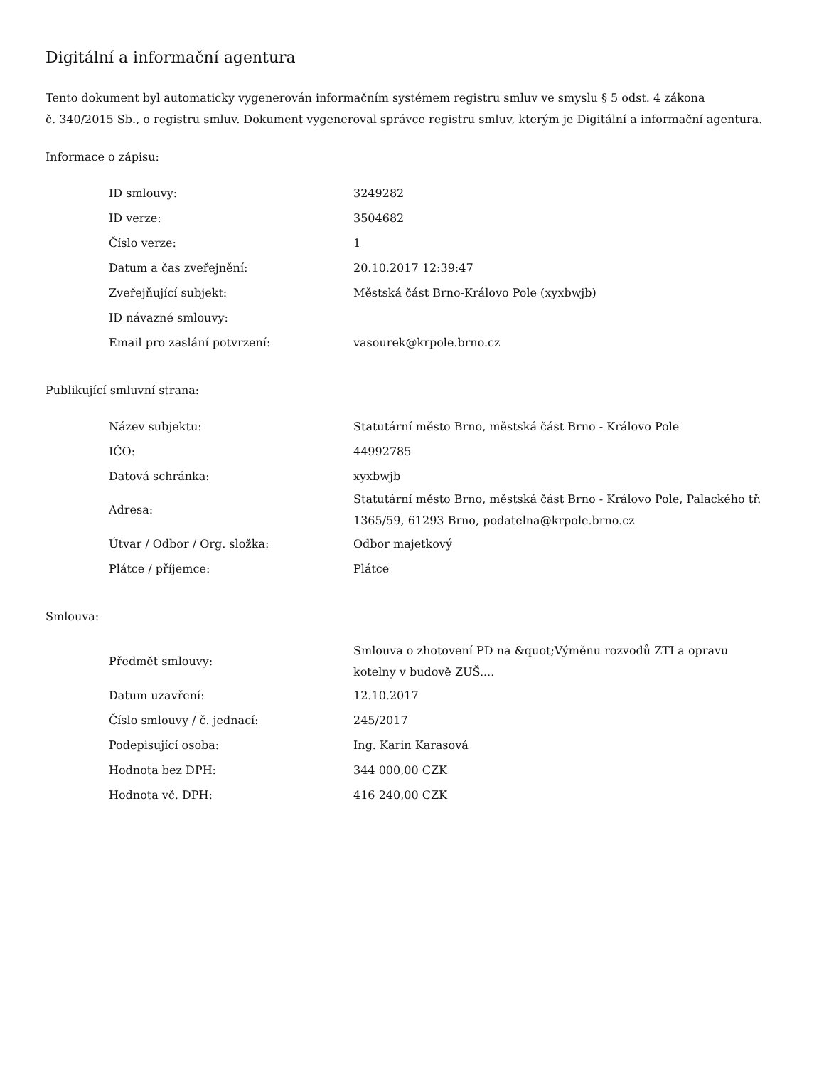Digitální a informační agentura
Tento dokument byl automaticky vygenerován informačním systémem registru smluv ve smyslu § 5 odst. 4 zákona
č. 340/2015 Sb., o registru smluv. Dokument vygeneroval správce registru smluv, kterým je Digitální a informační agentura.
Informace o zápisu:
| ID smlouvy: | 3249282 |
| ID verze: | 3504682 |
| Číslo verze: | 1 |
| Datum a čas zveřejnění: | 20.10.2017 12:39:47 |
| Zveřejňující subjekt: | Městská část Brno-Královo Pole (xyxbwjb) |
| ID návazné smlouvy: | |
| Email pro zaslání potvrzení: | vasourek@krpole.brno.cz |
Publikující smluvní strana:
| Název subjektu: | Statutární město Brno, městská část Brno - Královo Pole |
| IČO: | 44992785 |
| Datová schránka: | xyxbwjb |
| Adresa: | Statutární město Brno, městská část Brno - Královo Pole, Palackého tř. 1365/59, 61293 Brno, podatelna@krpole.brno.cz |
| Útvar / Odbor / Org. složka: | Odbor majetkový |
| Plátce / příjemce: | Plátce |
Smlouva:
| Předmět smlouvy: | Smlouva o zhotovení PD na &quot;Výměnu rozvodů ZTI a opravu kotelny v budově ZUŠ.... |
| Datum uzavření: | 12.10.2017 |
| Číslo smlouvy / č. jednací: | 245/2017 |
| Podepisující osoba: | Ing. Karin Karasová |
| Hodnota bez DPH: | 344 000,00 CZK |
| Hodnota vč. DPH: | 416 240,00 CZK |